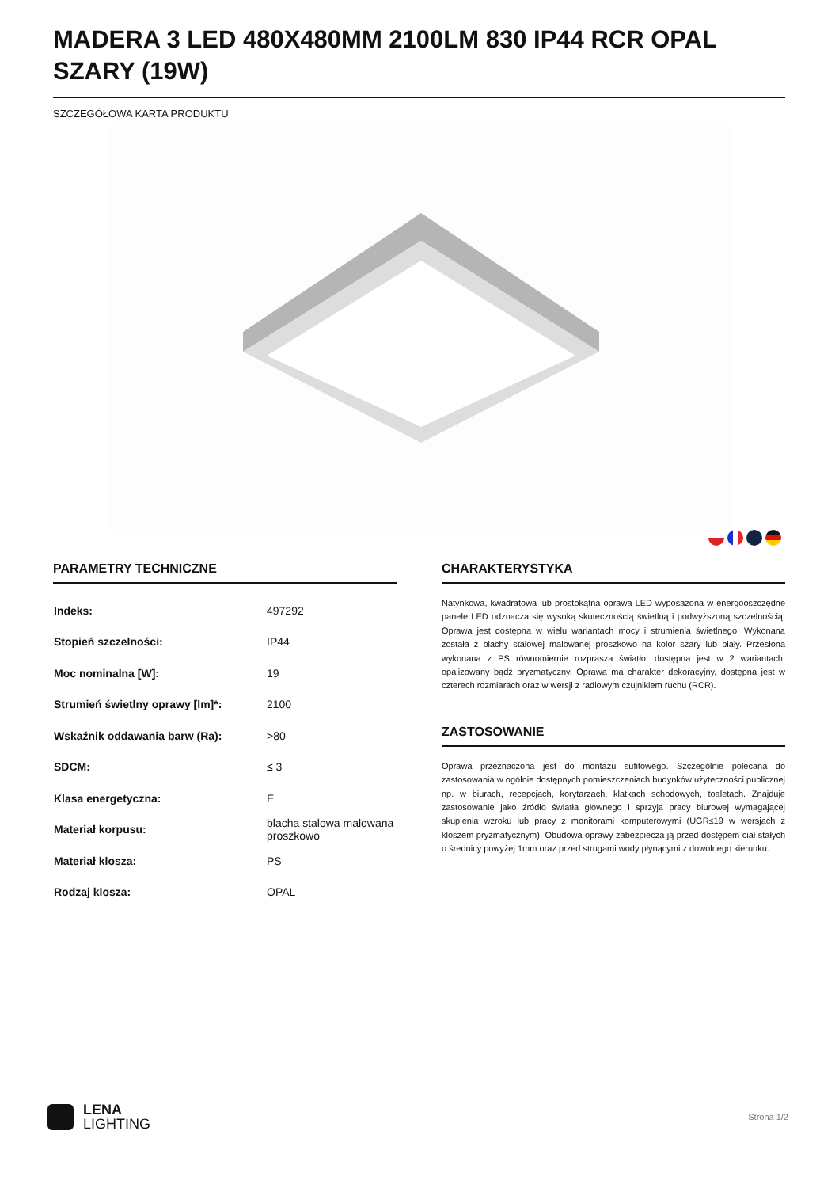MADERA 3 LED 480X480MM 2100LM 830 IP44 RCR OPAL SZARY (19W)
SZCZEGÓŁOWA KARTA PRODUKTU
PARAMETRY TECHNICZNE
| Indeks: | 497292 |
| Stopień szczelności: | IP44 |
| Moc nominalna [W]: | 19 |
| Strumień świetlny oprawy [lm]*: | 2100 |
| Wskaźnik oddawania barw (Ra): | >80 |
| SDCM: | ≤ 3 |
| Klasa energetyczna: | E |
| Materiał korpusu: | blacha stalowa malowana proszkowo |
| Materiał klosza: | PS |
| Rodzaj klosza: | OPAL |
CHARAKTERYSTYKA
Natynkowa, kwadratowa lub prostokątna oprawa LED wyposażona w energooszczędne panele LED odznacza się wysoką skutecznością świetlną i podwyższoną szczelnością. Oprawa jest dostępna w wielu wariantach mocy i strumienia świetlnego. Wykonana została z blachy stalowej malowanej proszkowo na kolor szary lub biały. Przesłona wykonana z PS równomiernie rozprasza światło, dostępna jest w 2 wariantach: opalizowany bądź pryzmatyczny. Oprawa ma charakter dekoracyjny, dostępna jest w czterech rozmiarach oraz w wersji z radiowym czujnikiem ruchu (RCR).
ZASTOSOWANIE
Oprawa przeznaczona jest do montażu sufitowego. Szczególnie polecana do zastosowania w ogólnie dostępnych pomieszczeniach budynków użyteczności publicznej np. w biurach, recepcjach, korytarzach, klatkach schodowych, toaletach. Znajduje zastosowanie jako źródło światła głównego i sprzyja pracy biurowej wymagającej skupienia wzroku lub pracy z monitorami komputerowymi (UGR≤19 w wersjach z kloszem pryzmatycznym). Obudowa oprawy zabezpiecza ją przed dostępem ciał stałych o średnicy powyżej 1mm oraz przed strugami wody płynącymi z dowolnego kierunku.
LENA
LIGHTING
Strona 1/2